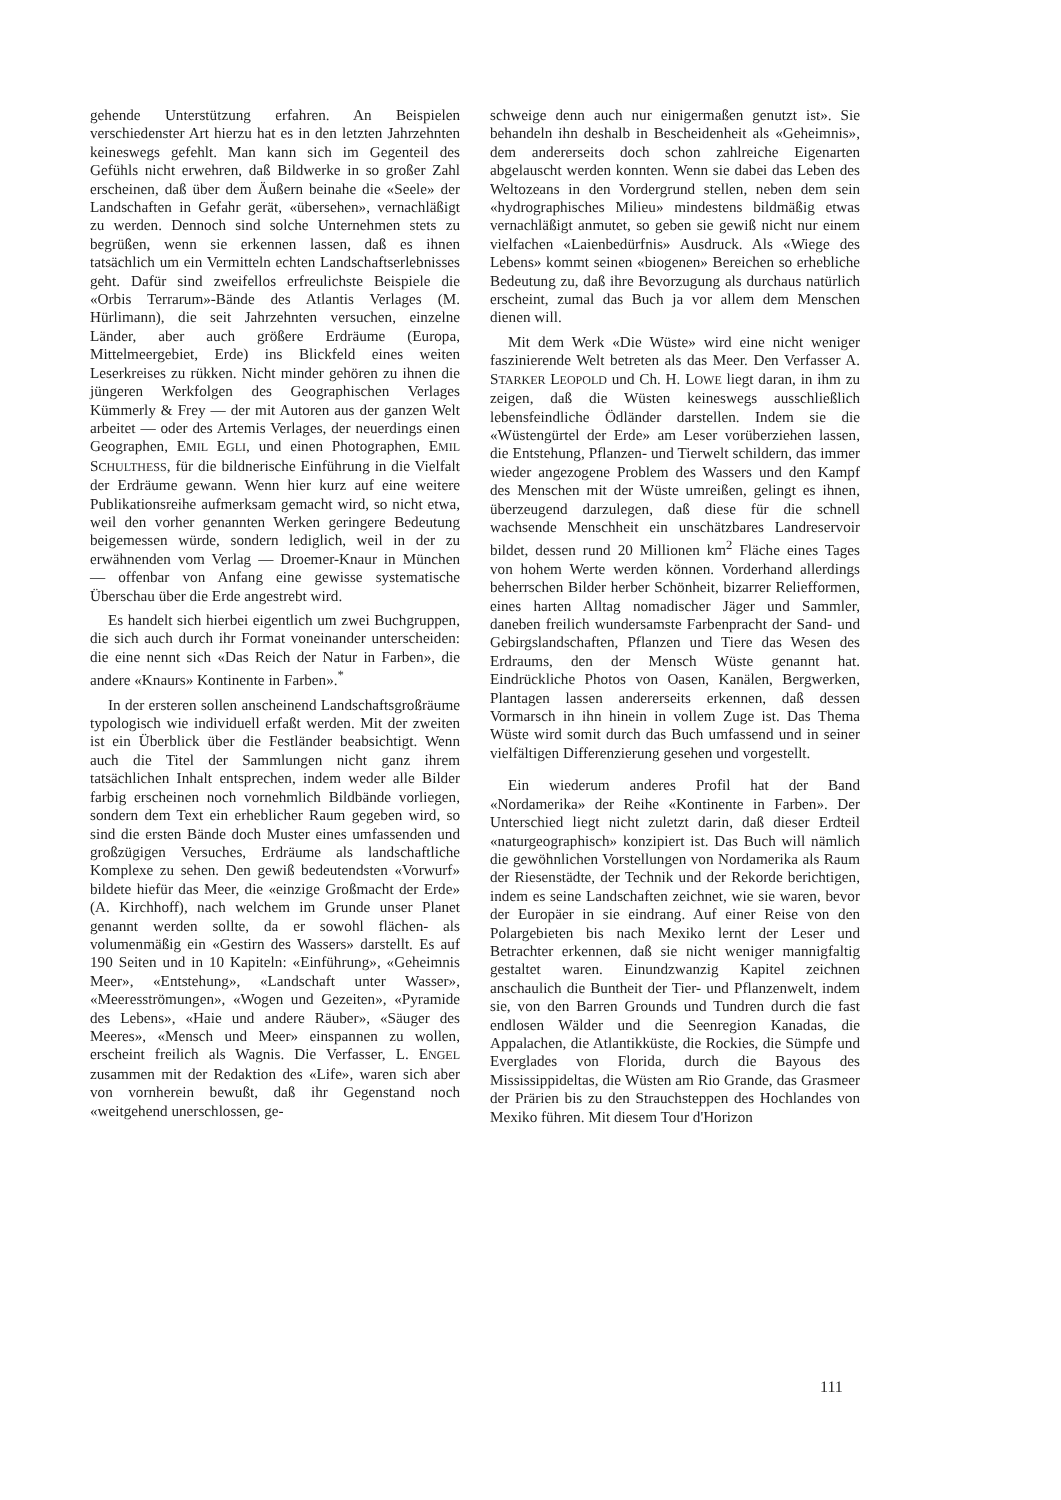gehende Unterstützung erfahren. An Beispielen verschiedenster Art hierzu hat es in den letzten Jahrzehnten keineswegs gefehlt. Man kann sich im Gegenteil des Gefühls nicht erwehren, daß Bildwerke in so großer Zahl erscheinen, daß über dem Äußern beinahe die «Seele» der Landschaften in Gefahr gerät, «übersehen», vernachläßigt zu werden. Dennoch sind solche Unternehmen stets zu begrüßen, wenn sie erkennen lassen, daß es ihnen tatsächlich um ein Vermitteln echten Landschaftserlebnisses geht. Dafür sind zweifellos erfreulichste Beispiele die «Orbis Terrarum»-Bände des Atlantis Verlages (M. Hürlimann), die seit Jahrzehnten versuchen, einzelne Länder, aber auch größere Erdräume (Europa, Mittelmeergebiet, Erde) ins Blickfeld eines weiten Leserkreises zu rükken. Nicht minder gehören zu ihnen die jüngeren Werkfolgen des Geographischen Verlages Kümmerly & Frey — der mit Autoren aus der ganzen Welt arbeitet — oder des Artemis Verlages, der neuerdings einen Geographen, EMIL EGLI, und einen Photographen, EMIL SCHULTHESS, für die bildnerische Einführung in die Vielfalt der Erdräume gewann. Wenn hier kurz auf eine weitere Publikationsreihe aufmerksam gemacht wird, so nicht etwa, weil den vorher genannten Werken geringere Bedeutung beigemessen würde, sondern lediglich, weil in der zu erwähnenden vom Verlag — Droemer-Knaur in München — offenbar von Anfang eine gewisse systematische Überschau über die Erde angestrebt wird.
Es handelt sich hierbei eigentlich um zwei Buchgruppen, die sich auch durch ihr Format voneinander unterscheiden: die eine nennt sich «Das Reich der Natur in Farben», die andere «Knaurs» Kontinente in Farben».<sup>*</sup>
In der ersteren sollen anscheinend Landschaftsgroßräume typologisch wie individuell erfaßt werden. Mit der zweiten ist ein Überblick über die Festländer beabsichtigt. Wenn auch die Titel der Sammlungen nicht ganz ihrem tatsächlichen Inhalt entsprechen, indem weder alle Bilder farbig erscheinen noch vornehmlich Bildbände vorliegen, sondern dem Text ein erheblicher Raum gegeben wird, so sind die ersten Bände doch Muster eines umfassenden und großzügigen Versuches, Erdräume als landschaftliche Komplexe zu sehen. Den gewiß bedeutendsten «Vorwurf» bildete hiefür das Meer, die «einzige Großmacht der Erde» (A. Kirchhoff), nach welchem im Grunde unser Planet genannt werden sollte, da er sowohl flächen- als volumenmäßig ein «Gestirn des Wassers» darstellt. Es auf 190 Seiten und in 10 Kapiteln: «Einführung», «Geheimnis Meer», «Entstehung», «Landschaft unter Wasser», «Meeresströmungen», «Wogen und Gezeiten», «Pyramide des Lebens», «Haie und andere Räuber», «Säuger des Meeres», «Mensch und Meer» einspannen zu wollen, erscheint freilich als Wagnis. Die Verfasser, L. ENGEL zusammen mit der Redaktion des «Life», waren sich aber von vornherein bewußt, daß ihr Gegenstand noch «weitgehend unerschlossen, ge-
schweige denn auch nur einigermaßen genutzt ist». Sie behandeln ihn deshalb in Bescheidenheit als «Geheimnis», dem andererseits doch schon zahlreiche Eigenarten abgelauscht werden konnten. Wenn sie dabei das Leben des Weltozeans in den Vordergrund stellen, neben dem sein «hydrographisches Milieu» mindestens bildmäßig etwas vernachläßigt anmutet, so geben sie gewiß nicht nur einem vielfachen «Laienbedürfnis» Ausdruck. Als «Wiege des Lebens» kommt seinen «biogenen» Bereichen so erhebliche Bedeutung zu, daß ihre Bevorzugung als durchaus natürlich erscheint, zumal das Buch ja vor allem dem Menschen dienen will.
Mit dem Werk «Die Wüste» wird eine nicht weniger faszinierende Welt betreten als das Meer. Den Verfasser A. STARKER LEOPOLD und Ch. H. LOWE liegt daran, in ihm zu zeigen, daß die Wüsten keineswegs ausschließlich lebensfeindliche Ödländer darstellen. Indem sie die «Wüstengürtel der Erde» am Leser vorüberziehen lassen, die Entstehung, Pflanzen- und Tierwelt schildern, das immer wieder angezogene Problem des Wassers und den Kampf des Menschen mit der Wüste umreißen, gelingt es ihnen, überzeugend darzulegen, daß diese für die schnell wachsende Menschheit ein unschätzbares Landreservoir bildet, dessen rund 20 Millionen km<sup>2</sup> Fläche eines Tages von hohem Werte werden können. Vorderhand allerdings beherrschen Bilder herber Schönheit, bizarrer Reliefformen, eines harten Alltag nomadischer Jäger und Sammler, daneben freilich wundersamste Farbenpracht der Sand- und Gebirgslandschaften, Pflanzen und Tiere das Wesen des Erdraums, den der Mensch Wüste genannt hat. Eindrückliche Photos von Oasen, Kanälen, Bergwerken, Plantagen lassen andererseits erkennen, daß dessen Vormarsch in ihn hinein in vollem Zuge ist. Das Thema Wüste wird somit durch das Buch umfassend und in seiner vielfältigen Differenzierung gesehen und vorgestellt.
Ein wiederum anderes Profil hat der Band «Nordamerika» der Reihe «Kontinente in Farben». Der Unterschied liegt nicht zuletzt darin, daß dieser Erdteil «naturgeographisch» konzipiert ist. Das Buch will nämlich die gewöhnlichen Vorstellungen von Nordamerika als Raum der Riesenstädte, der Technik und der Rekorde berichtigen, indem es seine Landschaften zeichnet, wie sie waren, bevor der Europäer in sie eindrang. Auf einer Reise von den Polargebieten bis nach Mexiko lernt der Leser und Betrachter erkennen, daß sie nicht weniger mannigfaltig gestaltet waren. Einundzwanzig Kapitel zeichnen anschaulich die Buntheit der Tier- und Pflanzenwelt, indem sie, von den Barren Grounds und Tundren durch die fast endlosen Wälder und die Seenregion Kanadas, die Appalachen, die Atlantikküste, die Rockies, die Sümpfe und Everglades von Florida, durch die Bayous des Mississippideltas, die Wüsten am Rio Grande, das Grasmeer der Prärien bis zu den Strauchsteppen des Hochlandes von Mexiko führen. Mit diesem Tour d'Horizon
111